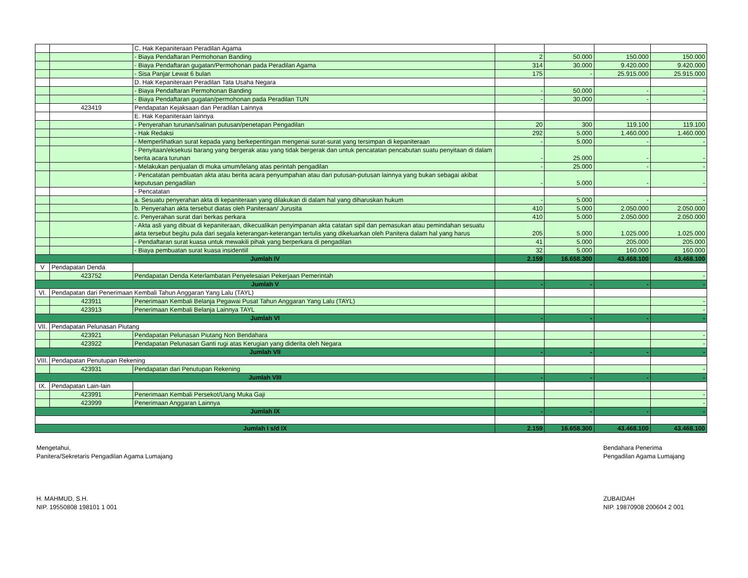| | | C. Hak Kepaniteraan Peradilan Agama | | | | |
| | | - Biaya Pendaftaran Permohonan Banding | 2 | 50.000 | 150.000 | 150.000 |
| | | - Biaya Pendaftaran gugatan/Permohonan pada Peradilan Agama | 314 | 30.000 | 9.420.000 | 9.420.000 |
| | | - Sisa Panjar Lewat 6 bulan | 175 | - | 25.915.000 | 25.915.000 |
| | | D. Hak Kepaniteraan Peradilan Tata Usaha Negara | | | | |
| | | - Biaya Pendaftaran Permohonan Banding | - | 50.000 | - | - |
| | | - Biaya Pendaftaran gugatan/permohonan pada Peradilan TUN | - | 30.000 | - | - |
| | 423419 | Pendapatan Kejaksaan dan Peradilan Lainnya | | | | |
| | | E. Hak Kepaniteraan lainnya | | | | |
| | | - Penyerahan turunan/salinan putusan/penetapan Pengadilan | 20 | 300 | 119.100 | 119.100 |
| | | - Hak Redaksi | 292 | 5.000 | 1.460.000 | 1.460.000 |
| | | - Memperlihatkan surat kepada yang berkepentingan mengenai surat-surat yang tersimpan di kepaniteraan | - | 5.000 | - | - |
| | | - Penyitaan/eksekusi barang yang bergerak atau yang tidak bergerak dan untuk pencatatan pencabutan suatu penyitaan di dalam berita acara turunan | - | 25.000 | - | - |
| | | - Melakukan penjualan di muka umum/lelang atas perintah pengadilan | - | 25.000 | - | - |
| | | - Pencatatan pembuatan akta atau berita acara penyumpahan atau dari putusan-putusan lainnya yang bukan sebagai akibat keputusan pengadilan | - | 5.000 | - | - |
| | | - Pencatatan | | | | |
| | | a. Sesuatu penyerahan akta di kepaniteraan yang dilakukan di dalam hal yang diharuskan hukum | - | 5.000 | - | - |
| | | b. Penyerahan akta tersebut diatas oleh Paniteraan/ Jurusita | 410 | 5.000 | 2.050.000 | 2.050.000 |
| | | c. Penyerahan surat dari berkas perkara | 410 | 5.000 | 2.050.000 | 2.050.000 |
| | | - Akta asli yang dibuat di kepaniteraan, dikecualikan penyimpanan akta catatan sipil dan pemasukan atau pemindahan sesuatu akta tersebut begitu pula dari segala keterangan-keterangan tertulis yang dikeluarkan oleh Panitera dalam hal yang harus | 205 | 5.000 | 1.025.000 | 1.025.000 |
| | | - Pendaftaran surat kuasa untuk mewakili pihak yang berperkara di pengadilan | 41 | 5.000 | 205.000 | 205.000 |
| | | - Biaya pembuatan surat kuasa insidentiil | 32 | 5.000 | 160.000 | 160.000 |
| Jumlah IV | | | 2.159 | 16.658.300 | 43.468.100 | 43.468.100 |
| V | Pendapatan Denda | | | | | |
| | 423752 | Pendapatan Denda Keterlambatan Penyelesaian Pekerjaan Pemerintah | | | | - |
| Jumlah V | | | - | - | - | - |
| VI. | Pendapatan dari Penerimaan Kembali Tahun Anggaran Yang Lalu (TAYL) | | | | | |
| | 423911 | Penerimaan Kembali Belanja Pegawai Pusat Tahun Anggaran Yang Lalu (TAYL) | | | | - |
| | 423913 | Penerimaan Kembali Belanja Lainnya TAYL | | | | - |
| Jumlah VI | | | - | - | - | - |
| VII. | Pendapatan Pelunasan Piutang | | | | | |
| | 423921 | Pendapatan Pelunasan Piutang Non Bendahara | | | | - |
| | 423922 | Pendapatan Pelunasan Ganti rugi atas Kerugian yang diderita oleh Negara | | | | - |
| Jumlah VII | | | - | - | - | - |
| VIII. | Pendapatan Penutupan Rekening | | | | | |
| | 423931 | Pendapatan dari Penutupan Rekening | | | | - |
| Jumlah VIII | | | - | - | - | - |
| IX. | Pendapatan Lain-lain | | | | | |
| | 423991 | Penerimaan Kembali Persekot/Uang Muka Gaji | | | | - |
| | 423999 | Penerimaan Anggaran Lainnya | | | | - |
| Jumlah IX | | | - | - | - | - |
| Jumlah I s/d IX | | | 2.159 | 16.658.300 | 43.468.100 | 43.468.100 |
Mengetahui,
Panitera/Sekretaris Pengadilan Agama Lumajang
H. MAHMUD, S.H.
NIP. 19550808 198101 1 001
Bendahara Penerima
Pengadilan Agama Lumajang
ZUBAIDAH
NIP. 19870908 200604 2 001